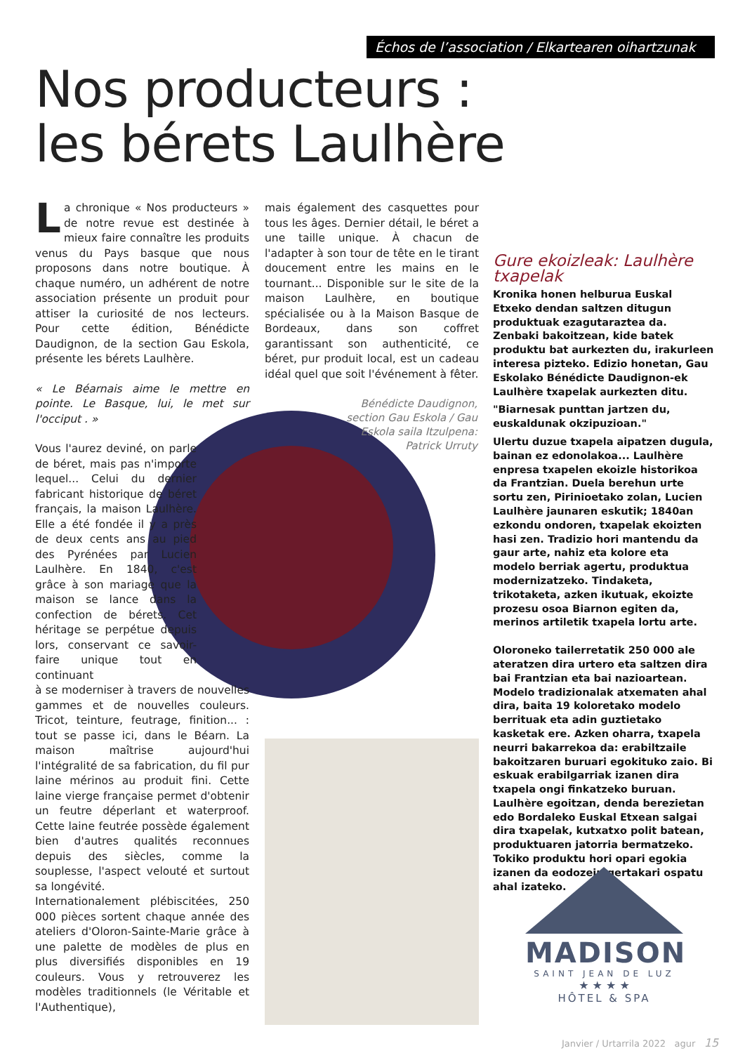Échos de l’association / Elkartearen oihartzunak
Nos producteurs :
les bérets Laulhère
La chronique « Nos producteurs » de notre revue est destinée à mieux faire connaître les produits venus du Pays basque que nous proposons dans notre boutique. À chaque numéro, un adhérent de notre association présente un produit pour attiser la curiosité de nos lecteurs. Pour cette édition, Bénédicte Daudignon, de la section Gau Eskola, présente les bérets Laulhère.
« Le Béarnais aime le mettre en pointe. Le Basque, lui, le met sur l'occiput . »
Vous l'aurez deviné, on parle de béret, mais pas n'importe lequel... Celui du dernier fabricant historique de béret français, la maison Laulhère. Elle a été fondée il y a près de deux cents ans au pied des Pyrénées par Lucien Laulhère. En 1840, c'est grâce à son mariage que la maison se lance dans la confection de bérets. Cet héritage se perpétue depuis lors, conservant ce savoir-faire unique tout en continuant
à se moderniser à travers de nouvelles gammes et de nouvelles couleurs. Tricot, teinture, feutrage, finition... : tout se passe ici, dans le Béarn. La maison maîtrise aujourd'hui l'intégralité de sa fabrication, du fil pur laine mérinos au produit fini. Cette laine vierge française permet d'obtenir un feutre déperlant et waterproof. Cette laine feutrée possède également bien d'autres qualités reconnues depuis des siècles, comme la souplesse, l'aspect velouté et surtout sa longévité.
Internationalement plébiscitées, 250 000 pièces sortent chaque année des ateliers d'Oloron-Sainte-Marie grâce à une palette de modèles de plus en plus diversifiés disponibles en 19 couleurs. Vous y retrouverez les modèles traditionnels (le Véritable et l'Authentique),
mais également des casquettes pour tous les âges. Dernier détail, le béret a une taille unique. À chacun de l'adapter à son tour de tête en le tirant doucement entre les mains en le tournant... Disponible sur le site de la maison Laulhère, en boutique spécialisée ou à la Maison Basque de Bordeaux, dans son coffret garantissant son authenticité, ce béret, pur produit local, est un cadeau idéal quel que soit l'événement à fêter.
Bénédicte Daudignon, section Gau Eskola / Gau Eskola saila Itzulpena: Patrick Urruty
Gure ekoizleak: Laulhère txapelak
Kronika honen helburua Euskal Etxeko dendan saltzen ditugun produktuak ezagutaraztea da. Zenbaki bakoitzean, kide batek produktu bat aurkezten du, irakurleen interesa pizteko. Edizio honetan, Gau Eskolako Bénédicte Daudignon-ek Laulhère txapelak aurkezten ditu.
"Biarnesak punttan jartzen du, euskaldunak okzipuzioan."
Ulertu duzue txapela aipatzen dugula, bainan ez edonolakoa... Laulhère enpresa txapelen ekoizle historikoa da Frantzian. Duela berehun urte sortu zen, Pirinioetako zolan, Lucien Laulhère jaunaren eskutik; 1840an ezkondu ondoren, txapelak ekoizten hasi zen. Tradizio hori mantendu da gaur arte, nahiz eta kolore eta modelo berriak agertu, produktua modernizatzeko. Tindaketa, trikotaketa, azken ikutuak, ekoizte prozesu osoa Biarnon egiten da, merinos artiletik txapela lortu arte.
Oloroneko tailerretatik 250 000 ale ateratzen dira urtero eta saltzen dira bai Frantzian eta bai nazioartean. Modelo tradizionalak atxematen ahal dira, baita 19 koloretako modelo berrituak eta adin guztietako kasketak ere. Azken oharra, txapela neurri bakarrekoa da: erabiltzaile bakoitzaren buruari egokituko zaio. Bi eskuak erabilgarriak izanen dira txapela ongi finkatzeko buruan.
Laulhère egoitzan, denda berezietan edo Bordaleko Euskal Etxean salgai dira txapelak, kutxatxo polit batean, produktuaren jatorria bermatzeko. Tokiko produktu hori opari egokia izanen da eodozein gertakari ospatu ahal izateko.
MADISON
SAINT JEAN DE LUZ
★ ★ ★ ★
HÔTEL & SPA
Janvier / Urtarrila 2022 agur 15